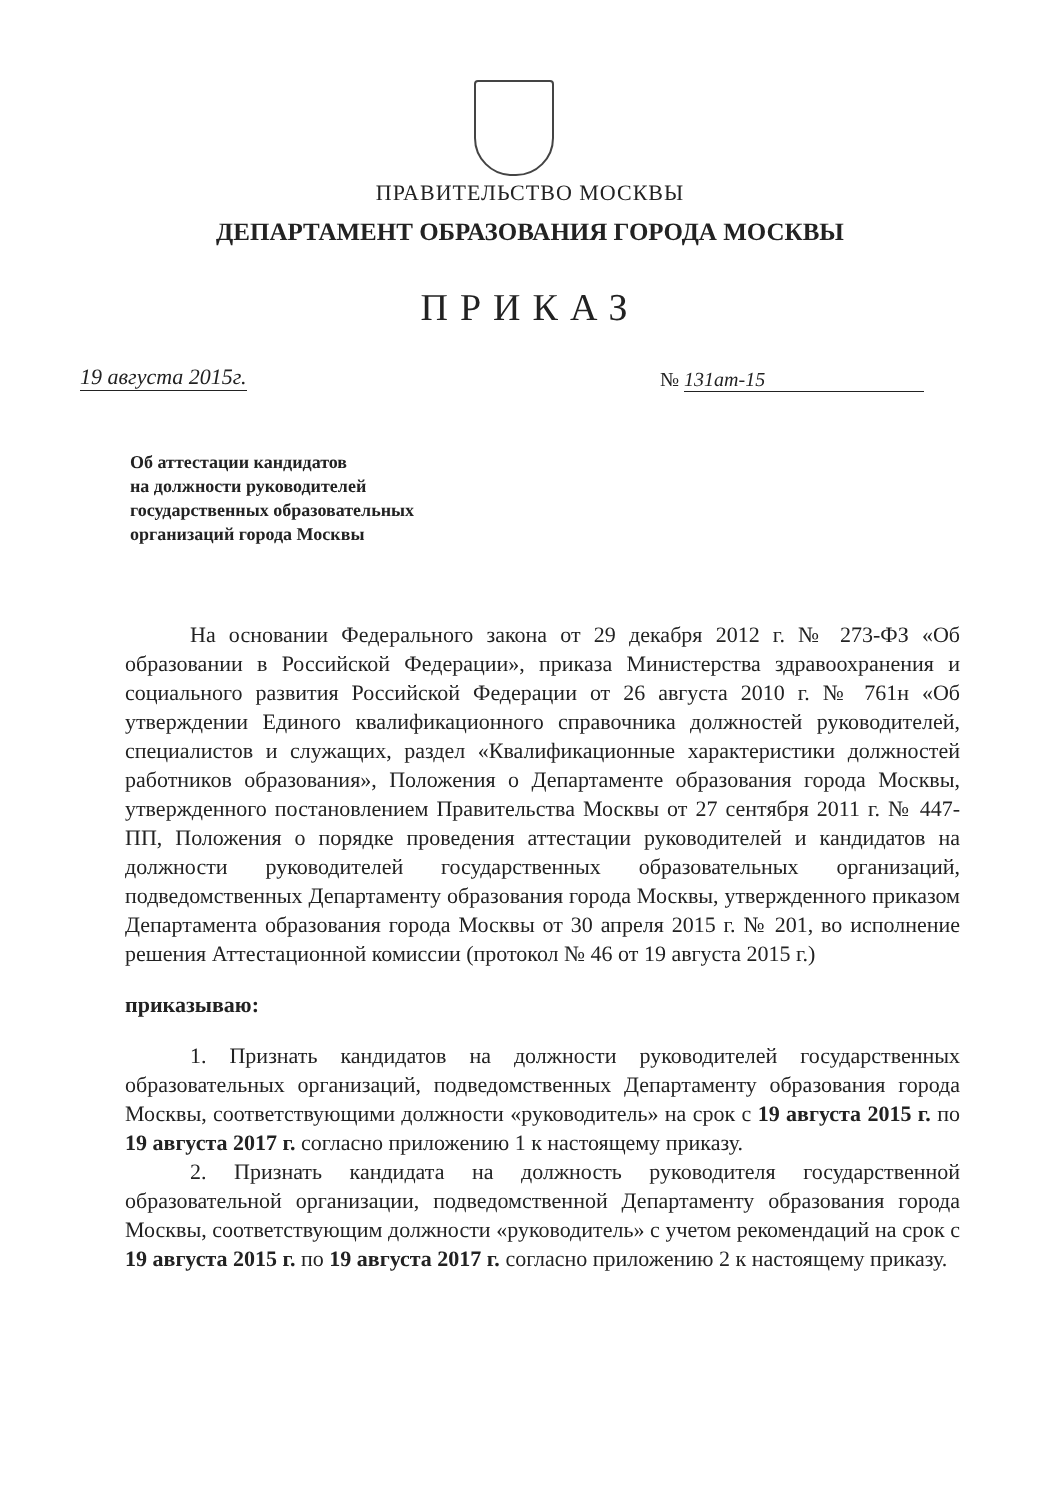ПРАВИТЕЛЬСТВО МОСКВЫ
ДЕПАРТАМЕНТ ОБРАЗОВАНИЯ ГОРОДА МОСКВЫ
ПРИКАЗ
19 августа 2015г. № 131ат-15
Об аттестации кандидатов
на должности руководителей
государственных образовательных
организаций города Москвы
На основании Федерального закона от 29 декабря 2012 г. № 273-ФЗ «Об образовании в Российской Федерации», приказа Министерства здравоохранения и социального развития Российской Федерации от 26 августа 2010 г. № 761н «Об утверждении Единого квалификационного справочника должностей руководителей, специалистов и служащих, раздел «Квалификационные характеристики должностей работников образования», Положения о Департаменте образования города Москвы, утвержденного постановлением Правительства Москвы от 27 сентября 2011 г. № 447-ПП, Положения о порядке проведения аттестации руководителей и кандидатов на должности руководителей государственных образовательных организаций, подведомственных Департаменту образования города Москвы, утвержденного приказом Департамента образования города Москвы от 30 апреля 2015 г. № 201, во исполнение решения Аттестационной комиссии (протокол № 46 от 19 августа 2015 г.)
приказываю:
1. Признать кандидатов на должности руководителей государственных образовательных организаций, подведомственных Департаменту образования города Москвы, соответствующими должности «руководитель» на срок с 19 августа 2015 г. по 19 августа 2017 г. согласно приложению 1 к настоящему приказу.
2. Признать кандидата на должность руководителя государственной образовательной организации, подведомственной Департаменту образования города Москвы, соответствующим должности «руководитель» с учетом рекомендаций на срок с 19 августа 2015 г. по 19 августа 2017 г. согласно приложению 2 к настоящему приказу.